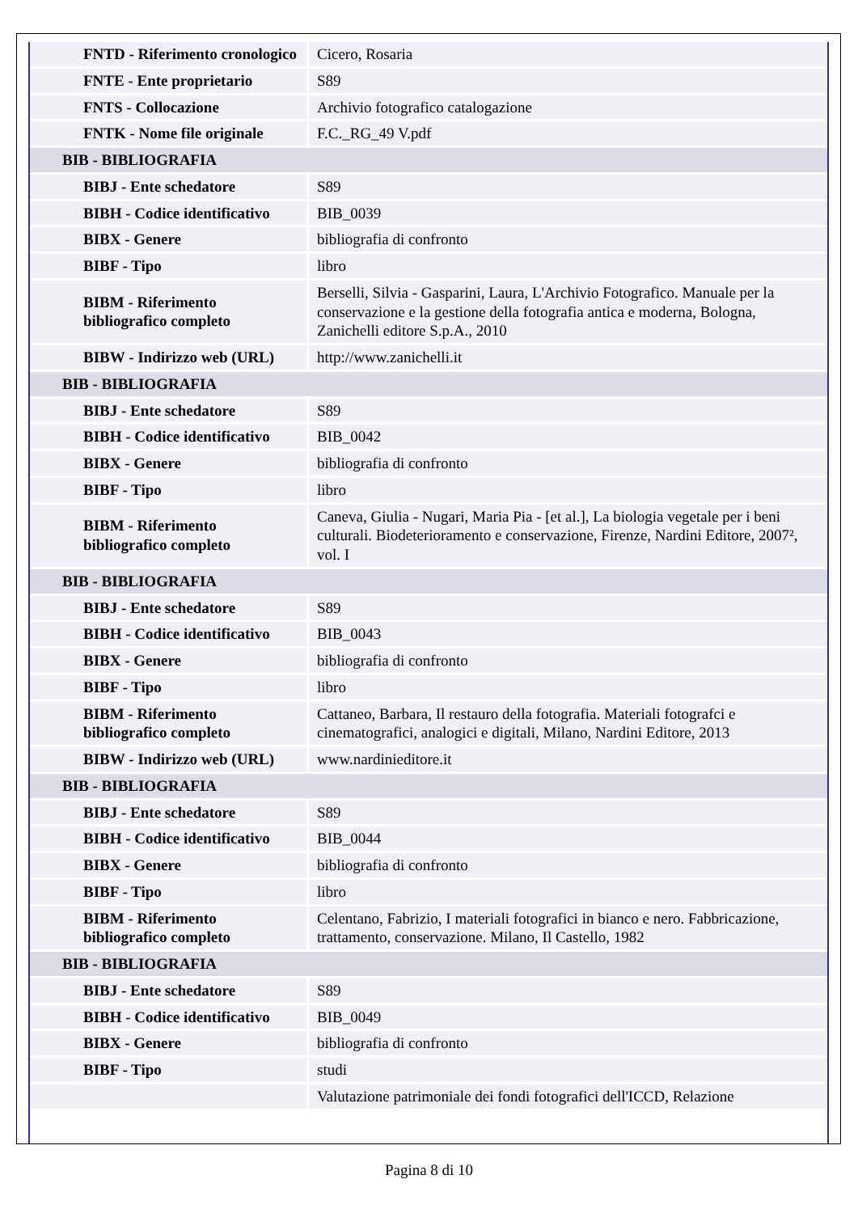| FNTD - Riferimento cronologico | Cicero, Rosaria |
| FNTE - Ente proprietario | S89 |
| FNTS - Collocazione | Archivio fotografico catalogazione |
| FNTK - Nome file originale | F.C._RG_49 V.pdf |
| BIB - BIBLIOGRAFIA | |
| BIBJ - Ente schedatore | S89 |
| BIBH - Codice identificativo | BIB_0039 |
| BIBX - Genere | bibliografia di confronto |
| BIBF - Tipo | libro |
| BIBM - Riferimento bibliografico completo | Berselli, Silvia - Gasparini, Laura, L'Archivio Fotografico. Manuale per la conservazione e la gestione della fotografia antica e moderna, Bologna, Zanichelli editore S.p.A., 2010 |
| BIBW - Indirizzo web (URL) | http://www.zanichelli.it |
| BIB - BIBLIOGRAFIA | |
| BIBJ - Ente schedatore | S89 |
| BIBH - Codice identificativo | BIB_0042 |
| BIBX - Genere | bibliografia di confronto |
| BIBF - Tipo | libro |
| BIBM - Riferimento bibliografico completo | Caneva, Giulia - Nugari, Maria Pia - [et al.], La biologia vegetale per i beni culturali. Biodeterioramento e conservazione, Firenze, Nardini Editore, 2007², vol. I |
| BIB - BIBLIOGRAFIA | |
| BIBJ - Ente schedatore | S89 |
| BIBH - Codice identificativo | BIB_0043 |
| BIBX - Genere | bibliografia di confronto |
| BIBF - Tipo | libro |
| BIBM - Riferimento bibliografico completo | Cattaneo, Barbara, Il restauro della fotografia. Materiali fotografci e cinematografici, analogici e digitali, Milano, Nardini Editore, 2013 |
| BIBW - Indirizzo web (URL) | www.nardinieditore.it |
| BIB - BIBLIOGRAFIA | |
| BIBJ - Ente schedatore | S89 |
| BIBH - Codice identificativo | BIB_0044 |
| BIBX - Genere | bibliografia di confronto |
| BIBF - Tipo | libro |
| BIBM - Riferimento bibliografico completo | Celentano, Fabrizio, I materiali fotografici in bianco e nero. Fabbricazione, trattamento, conservazione. Milano, Il Castello, 1982 |
| BIB - BIBLIOGRAFIA | |
| BIBJ - Ente schedatore | S89 |
| BIBH - Codice identificativo | BIB_0049 |
| BIBX - Genere | bibliografia di confronto |
| BIBF - Tipo | studi |
| | Valutazione patrimoniale dei fondi fotografici dell'ICCD, Relazione |
Pagina 8 di 10